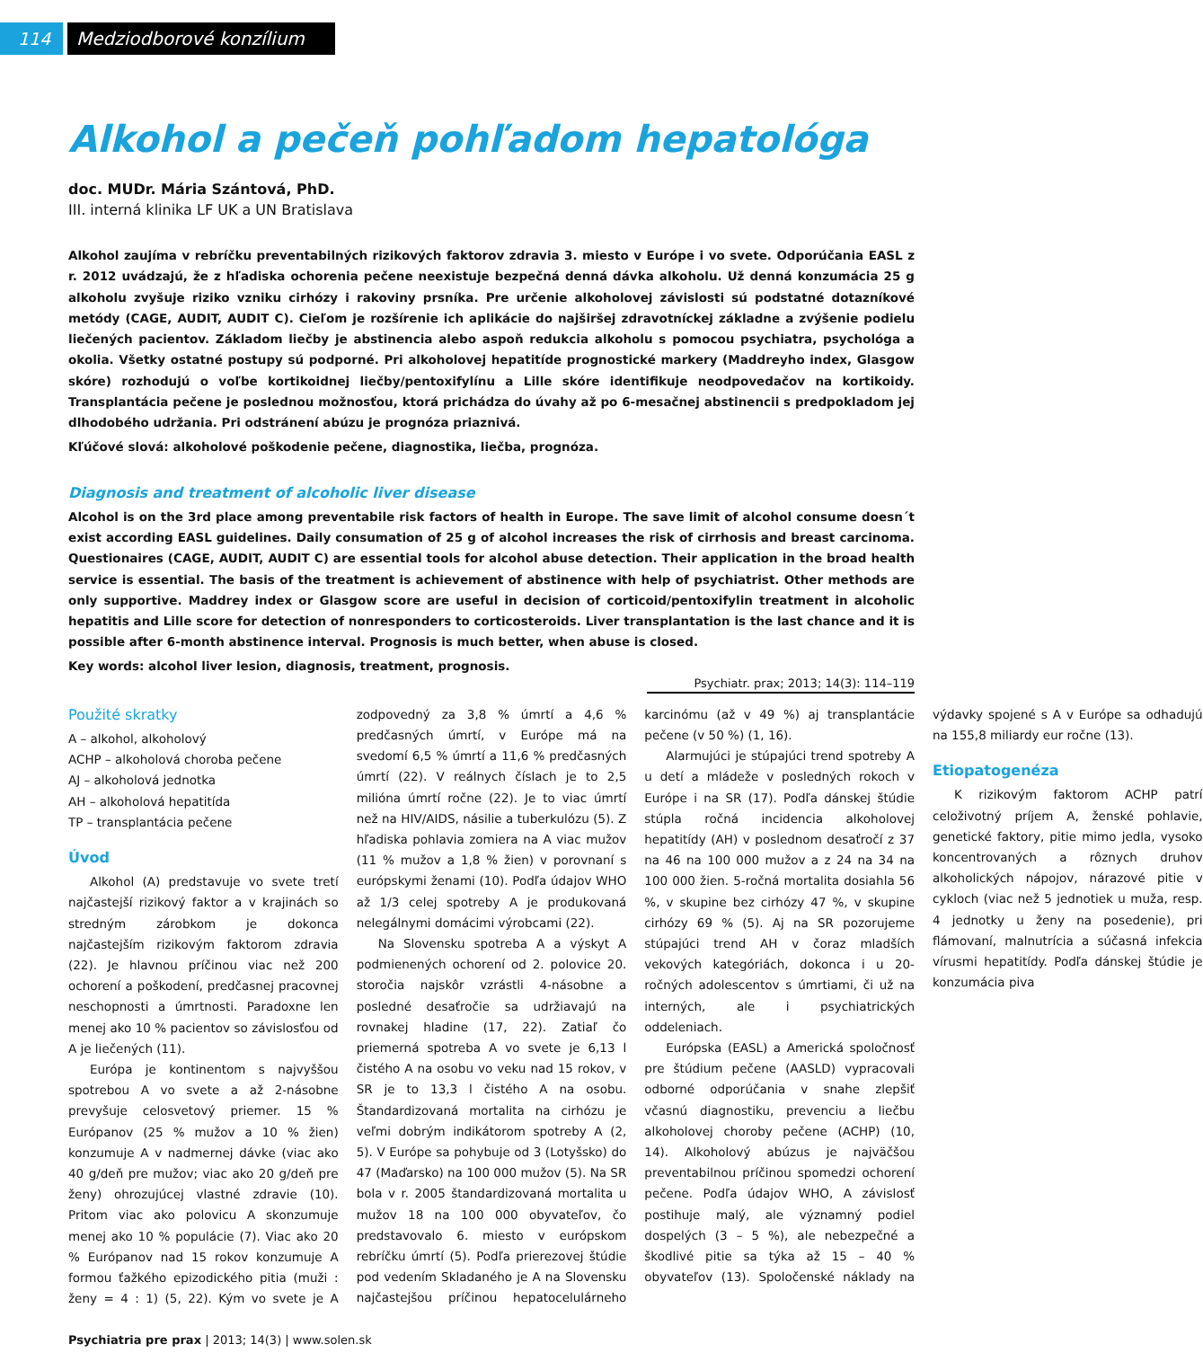114 Medziodborové konzílium
Alkohol a pečeň pohľadom hepatológa
doc. MUDr. Mária Szántová, PhD.
III. interná klinika LF UK a UN Bratislava
Alkohol zaujíma v rebríčku preventabilných rizikových faktorov zdravia 3. miesto v Európe i vo svete. Odporúčania EASL z r. 2012 uvádzajú, že z hľadiska ochorenia pečene neexistuje bezpečná denná dávka alkoholu. Už denná konzumácia 25 g alkoholu zvyšuje riziko vzniku cirhózy i rakoviny prsníka. Pre určenie alkoholovej závislosti sú podstatné dotazníkové metódy (CAGE, AUDIT, AUDIT C). Cieľom je rozšírenie ich aplikácie do najširšej zdravotníckej základne a zvýšenie podielu liečených pacientov. Základom liečby je abstinencia alebo aspoň redukcia alkoholu s pomocou psychiatra, psychológa a okolia. Všetky ostatné postupy sú podporné. Pri alkoholovej hepatitíde prognostické markery (Maddreyho index, Glasgow skóre) rozhodujú o voľbe kortikoidnej liečby/pentoxifylínu a Lille skóre identifikuje neodpovedačov na kortikoidy. Transplantácia pečene je poslednou možnosťou, ktorá prichádza do úvahy až po 6-mesačnej abstinencii s predpokladom jej dlhodobého udržania. Pri odstránení abúzu je prognóza priaznivá.
Kľúčové slová: alkoholové poškodenie pečene, diagnostika, liečba, prognóza.
Diagnosis and treatment of alcoholic liver disease
Alcohol is on the 3rd place among preventabile risk factors of health in Europe. The save limit of alcohol consume doesn´t exist according EASL guidelines. Daily consumation of 25 g of alcohol increases the risk of cirrhosis and breast carcinoma. Questionaires (CAGE, AUDIT, AUDIT C) are essential tools for alcohol abuse detection. Their application in the broad health service is essential. The basis of the treatment is achievement of abstinence with help of psychiatrist. Other methods are only supportive. Maddrey index or Glasgow score are useful in decision of corticoid/pentoxifylin treatment in alcoholic hepatitis and Lille score for detection of nonresponders to corticosteroids. Liver transplantation is the last chance and it is possible after 6-month abstinence interval. Prognosis is much better, when abuse is closed.
Key words: alcohol liver lesion, diagnosis, treatment, prognosis.
Psychiatr. prax; 2013; 14(3): 114–119
Použité skratky
A – alkohol, alkoholový
ACHP – alkoholová choroba pečene
AJ – alkoholová jednotka
AH – alkoholová hepatitída
TP – transplantácia pečene
Úvod
Alkohol (A) predstavuje vo svete tretí najčastejší rizikový faktor a v krajinách so stredným zárobkom je dokonca najčastejším rizikovým faktorom zdravia (22). Je hlavnou príčinou viac než 200 ochorení a poškodení, predčasnej pracovnej neschopnosti a úmrtnosti. Paradoxne len menej ako 10 % pacientov so závislosťou od A je liečených (11).
Európa je kontinentom s najvyššou spotrebou A vo svete a až 2-násobne prevyšuje celosvetový priemer. 15 % Európanov (25 % mužov a 10 % žien) konzumuje A v nadmernej dávke (viac ako 40 g/deň pre mužov; viac ako 20 g/deň pre ženy) ohrozujúcej vlastné zdravie (10). Pritom viac ako polovicu A skonzumuje menej ako 10 % populácie (7). Viac ako 20 % Európanov nad 15 rokov konzumuje A formou ťažkého epizodického pitia (muži : ženy = 4 : 1) (5, 22). Kým vo svete je A zodpovedný za 3,8 % úmrtí a 4,6 % predčasných úmrtí, v Európe má na svedomí 6,5 % úmrtí a 11,6 % predčasných úmrtí (22). V reálnych číslach je to 2,5 milióna úmrtí ročne (22). Je to viac úmrtí než na HIV/AIDS, násilie a tuberkulózu (5). Z hľadiska pohlavia zomiera na A viac mužov (11 % mužov a 1,8 % žien) v porovnaní s európskymi ženami (10). Podľa údajov WHO až 1/3 celej spotreby A je produkovaná nelegálnymi domácimi výrobcami (22).
Na Slovensku spotreba A a výskyt A podmienených ochorení od 2. polovice 20. storočia najskôr vzrástli 4-násobne a posledné desaťročie sa udržiavajú na rovnakej hladine (17, 22). Zatiaľ čo priemerná spotreba A vo svete je 6,13 l čistého A na osobu vo veku nad 15 rokov, v SR je to 13,3 l čistého A na osobu. Štandardizovaná mortalita na cirhózu je veľmi dobrým indikátorom spotreby A (2, 5). V Európe sa pohybuje od 3 (Lotyšsko) do 47 (Maďarsko) na 100 000 mužov (5). Na SR bola v r. 2005 štandardizovaná mortalita u mužov 18 na 100 000 obyvateľov, čo predstavovalo 6. miesto v európskom rebríčku úmrtí (5). Podľa prierezovej štúdie pod vedením Skladaného je A na Slovensku najčastejšou príčinou hepatocelulárneho karcinómu (až v 49 %) aj transplantácie pečene (v 50 %) (1, 16).
Alarmujúci je stúpajúci trend spotreby A u detí a mládeže v posledných rokoch v Európe i na SR (17). Podľa dánskej štúdie stúpla ročná incidencia alkoholovej hepatitídy (AH) v poslednom desaťročí z 37 na 46 na 100 000 mužov a z 24 na 34 na 100 000 žien. 5-ročná mortalita dosiahla 56 %, v skupine bez cirhózy 47 %, v skupine cirhózy 69 % (5). Aj na SR pozorujeme stúpajúci trend AH v čoraz mladších vekových kategóriách, dokonca i u 20-ročných adolescentov s úmrtiami, či už na interných, ale i psychiatrických oddeleniach.
Európska (EASL) a Americká spoločnosť pre štúdium pečene (AASLD) vypracovali odborné odporúčania v snahe zlepšiť včasnú diagnostiku, prevenciu a liečbu alkoholovej choroby pečene (ACHP) (10, 14). Alkoholový abúzus je najväčšou preventabilnou príčinou spomedzi ochorení pečene. Podľa údajov WHO, A závislosť postihuje malý, ale významný podiel dospelých (3 – 5 %), ale nebezpečné a škodlivé pitie sa týka až 15 – 40 % obyvateľov (13). Spoločenské náklady na výdavky spojené s A v Európe sa odhadujú na 155,8 miliardy eur ročne (13).
Etiopatogenéza
K rizikovým faktorom ACHP patrí celoživotný príjem A, ženské pohlavie, genetické faktory, pitie mimo jedla, vysoko koncentrovaných a rôznych druhov alkoholických nápojov, nárazové pitie v cykloch (viac než 5 jednotiek u muža, resp. 4 jednotky u ženy na posedenie), pri flámovaní, malnutrícia a súčasná infekcia vírusmi hepatitídy. Podľa dánskej štúdie je konzumácia piva
Psychiatria pre prax | 2013; 14(3) | www.solen.sk